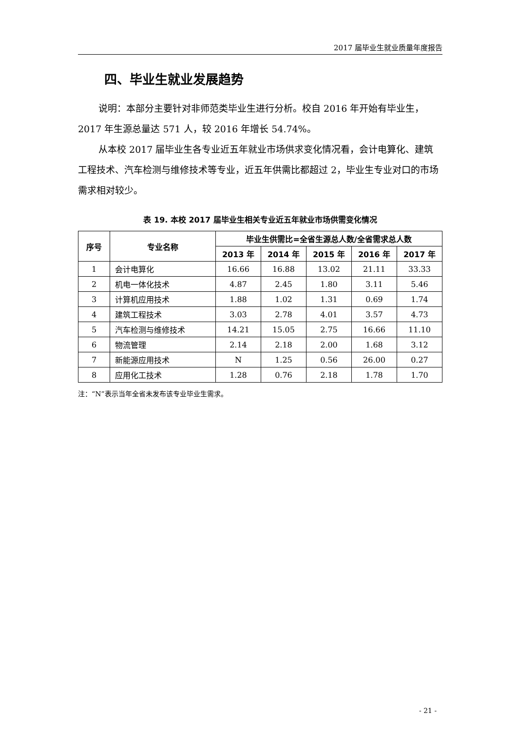2017 届毕业生就业质量年度报告
四、毕业生就业发展趋势
说明：本部分主要针对非师范类毕业生进行分析。校自 2016 年开始有毕业生，2017 年生源总量达 571 人，较 2016 年增长 54.74%。
从本校 2017 届毕业生各专业近五年就业市场供求变化情况看，会计电算化、建筑工程技术、汽车检测与维修技术等专业，近五年供需比都超过 2，毕业生专业对口的市场需求相对较少。
表 19. 本校 2017 届毕业生相关专业近五年就业市场供需变化情况
| 序号 | 专业名称 | 毕业生供需比=全省生源总人数/全省需求总人数 | | | | |
| --- | --- | --- | --- | --- | --- | --- |
| | | 2013 年 | 2014 年 | 2015 年 | 2016 年 | 2017 年 |
| 1 | 会计电算化 | 16.66 | 16.88 | 13.02 | 21.11 | 33.33 |
| 2 | 机电一体化技术 | 4.87 | 2.45 | 1.80 | 3.11 | 5.46 |
| 3 | 计算机应用技术 | 1.88 | 1.02 | 1.31 | 0.69 | 1.74 |
| 4 | 建筑工程技术 | 3.03 | 2.78 | 4.01 | 3.57 | 4.73 |
| 5 | 汽车检测与维修技术 | 14.21 | 15.05 | 2.75 | 16.66 | 11.10 |
| 6 | 物流管理 | 2.14 | 2.18 | 2.00 | 1.68 | 3.12 |
| 7 | 新能源应用技术 | N | 1.25 | 0.56 | 26.00 | 0.27 |
| 8 | 应用化工技术 | 1.28 | 0.76 | 2.18 | 1.78 | 1.70 |
注：“N”表示当年全省未发布该专业毕业生需求。
- 21 -